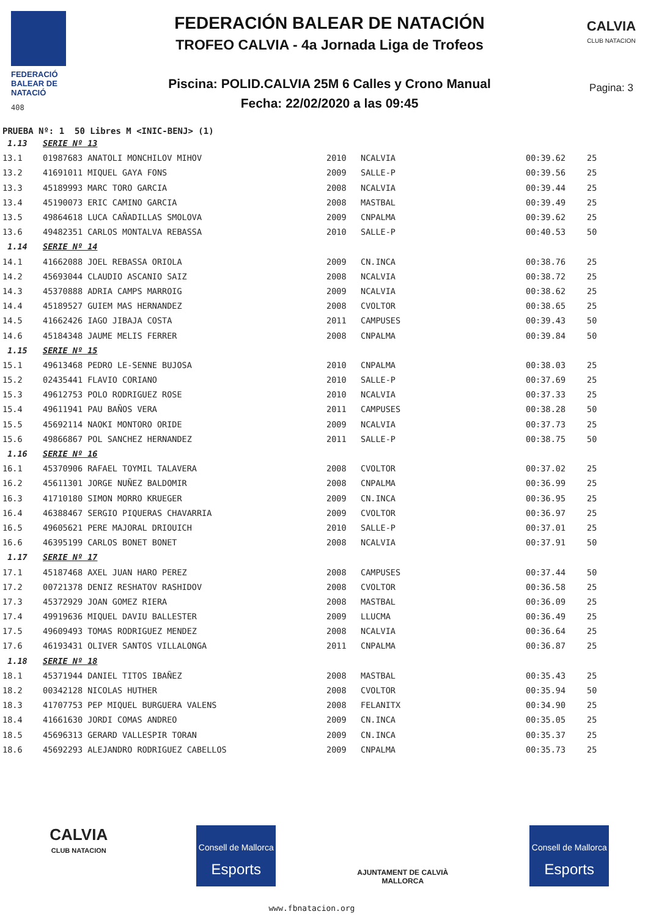FEDERACIÓ
BALEAR DE
NATACIÓ
408
FEDERACIÓN BALEAR DE NATACIÓN
TROFEO CALVIA - 4a Jornada Liga de Trofeos
Piscina: POLID.CALVIA 25M 6 Calles y Crono Manual
Fecha: 22/02/2020 a las 09:45
CALVIA
CLUB NATACION
Pagina: 3
PRUEBA Nº: 1 50 Libres M <INIC-BENJ> (1)
| 1.13 | SERIE Nº 13 | | | | |
| 13.1 | 01987683 ANATOLI MONCHILOV MIHOV | 2010 | NCALVIA | 00:39.62 | 25 |
| 13.2 | 41691011 MIQUEL GAYA FONS | 2009 | SALLE-P | 00:39.56 | 25 |
| 13.3 | 45189993 MARC TORO GARCIA | 2008 | NCALVIA | 00:39.44 | 25 |
| 13.4 | 45190073 ERIC CAMINO GARCIA | 2008 | MASTBAL | 00:39.49 | 25 |
| 13.5 | 49864618 LUCA CAÑADILLAS SMOLOVA | 2009 | CNPALMA | 00:39.62 | 25 |
| 13.6 | 49482351 CARLOS MONTALVA REBASSA | 2010 | SALLE-P | 00:40.53 | 50 |
| 1.14 | SERIE Nº 14 | | | | |
| 14.1 | 41662088 JOEL REBASSA ORIOLA | 2009 | CN.INCA | 00:38.76 | 25 |
| 14.2 | 45693044 CLAUDIO ASCANIO SAIZ | 2008 | NCALVIA | 00:38.72 | 25 |
| 14.3 | 45370888 ADRIA CAMPS MARROIG | 2009 | NCALVIA | 00:38.62 | 25 |
| 14.4 | 45189527 GUIEM MAS HERNANDEZ | 2008 | CVOLTOR | 00:38.65 | 25 |
| 14.5 | 41662426 IAGO JIBAJA COSTA | 2011 | CAMPUSES | 00:39.43 | 50 |
| 14.6 | 45184348 JAUME MELIS FERRER | 2008 | CNPALMA | 00:39.84 | 50 |
| 1.15 | SERIE Nº 15 | | | | |
| 15.1 | 49613468 PEDRO LE-SENNE BUJOSA | 2010 | CNPALMA | 00:38.03 | 25 |
| 15.2 | 02435441 FLAVIO CORIANO | 2010 | SALLE-P | 00:37.69 | 25 |
| 15.3 | 49612753 POLO RODRIGUEZ ROSE | 2010 | NCALVIA | 00:37.33 | 25 |
| 15.4 | 49611941 PAU BAÑOS VERA | 2011 | CAMPUSES | 00:38.28 | 50 |
| 15.5 | 45692114 NAOKI MONTORO ORIDE | 2009 | NCALVIA | 00:37.73 | 25 |
| 15.6 | 49866867 POL SANCHEZ HERNANDEZ | 2011 | SALLE-P | 00:38.75 | 50 |
| 1.16 | SERIE Nº 16 | | | | |
| 16.1 | 45370906 RAFAEL TOYMIL TALAVERA | 2008 | CVOLTOR | 00:37.02 | 25 |
| 16.2 | 45611301 JORGE NUÑEZ BALDOMIR | 2008 | CNPALMA | 00:36.99 | 25 |
| 16.3 | 41710180 SIMON MORRO KRUEGER | 2009 | CN.INCA | 00:36.95 | 25 |
| 16.4 | 46388467 SERGIO PIQUERAS CHAVARRIA | 2009 | CVOLTOR | 00:36.97 | 25 |
| 16.5 | 49605621 PERE MAJORAL DRIOUICH | 2010 | SALLE-P | 00:37.01 | 25 |
| 16.6 | 46395199 CARLOS BONET BONET | 2008 | NCALVIA | 00:37.91 | 50 |
| 1.17 | SERIE Nº 17 | | | | |
| 17.1 | 45187468 AXEL JUAN HARO PEREZ | 2008 | CAMPUSES | 00:37.44 | 50 |
| 17.2 | 00721378 DENIZ RESHATOV RASHIDOV | 2008 | CVOLTOR | 00:36.58 | 25 |
| 17.3 | 45372929 JOAN GOMEZ RIERA | 2008 | MASTBAL | 00:36.09 | 25 |
| 17.4 | 49919636 MIQUEL DAVIU BALLESTER | 2009 | LLUCMA | 00:36.49 | 25 |
| 17.5 | 49609493 TOMAS RODRIGUEZ MENDEZ | 2008 | NCALVIA | 00:36.64 | 25 |
| 17.6 | 46193431 OLIVER SANTOS VILLALONGA | 2011 | CNPALMA | 00:36.87 | 25 |
| 1.18 | SERIE Nº 18 | | | | |
| 18.1 | 45371944 DANIEL TITOS IBAÑEZ | 2008 | MASTBAL | 00:35.43 | 25 |
| 18.2 | 00342128 NICOLAS HUTHER | 2008 | CVOLTOR | 00:35.94 | 50 |
| 18.3 | 41707753 PEP MIQUEL BURGUERA VALENS | 2008 | FELANITX | 00:34.90 | 25 |
| 18.4 | 41661630 JORDI COMAS ANDREO | 2009 | CN.INCA | 00:35.05 | 25 |
| 18.5 | 45696313 GERARD VALLESPIR TORAN | 2009 | CN.INCA | 00:35.37 | 25 |
| 18.6 | 45692293 ALEJANDRO RODRIGUEZ CABELLOS | 2009 | CNPALMA | 00:35.73 | 25 |
CALVIA
CLUB NATACION
Consell de Mallorca
Esports
AJUNTAMENT DE CALVIÀ
MALLORCA
Consell de Mallorca
Esports
www.fbnatacion.org